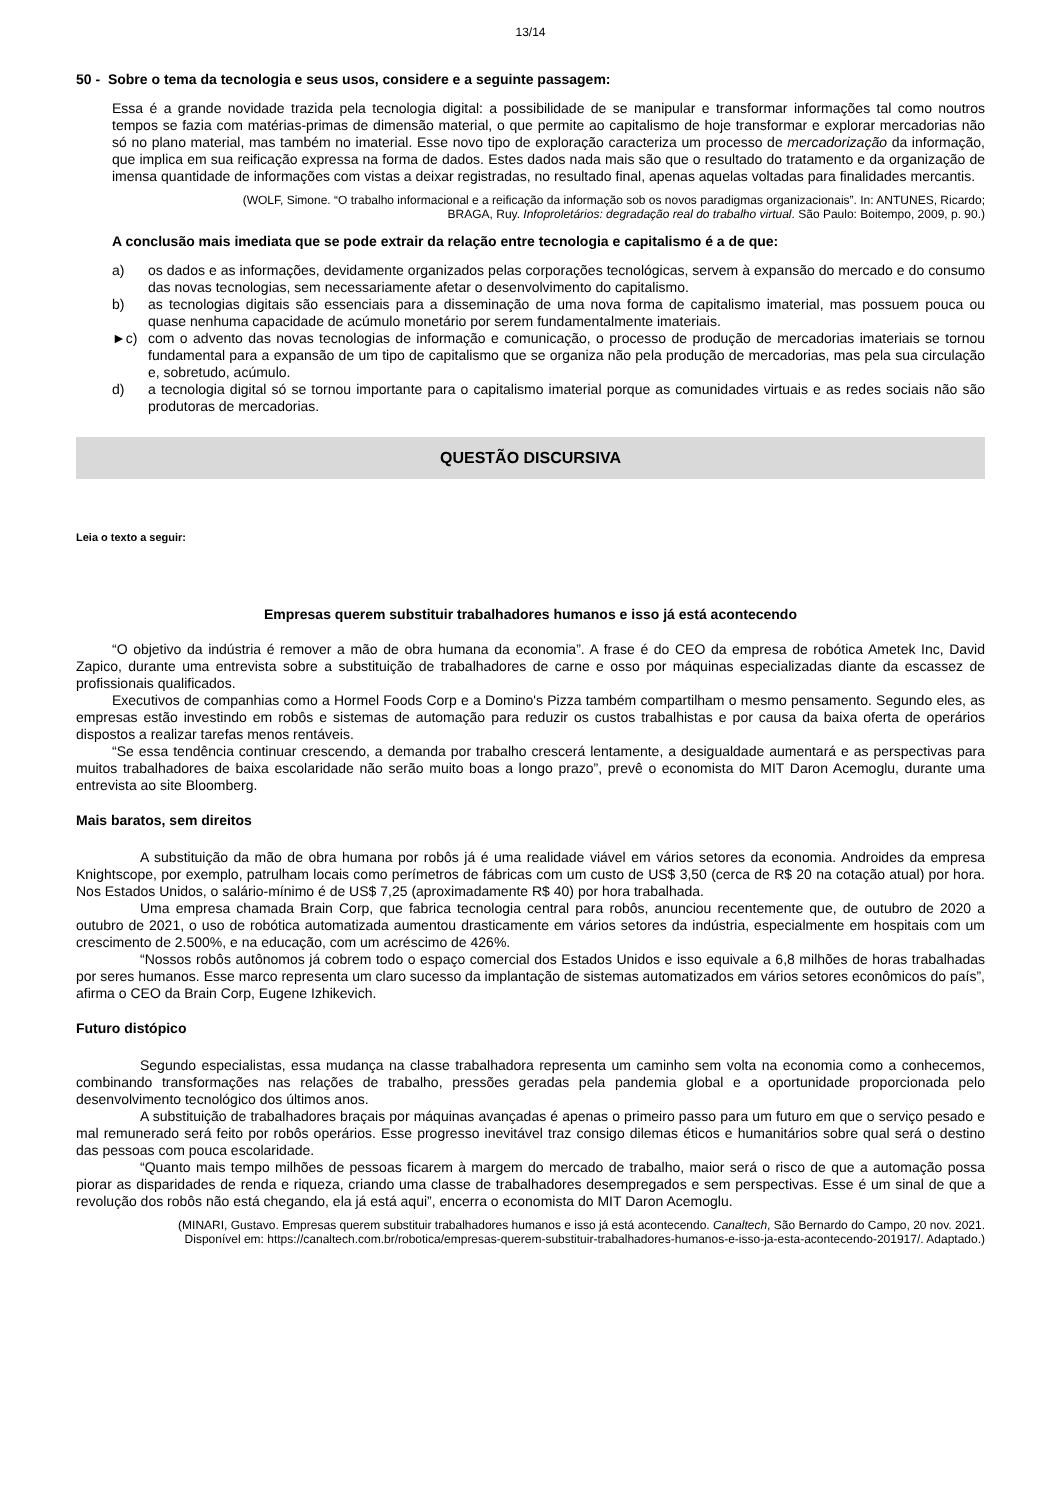13/14
50 - Sobre o tema da tecnologia e seus usos, considere e a seguinte passagem:
Essa é a grande novidade trazida pela tecnologia digital: a possibilidade de se manipular e transformar informações tal como noutros tempos se fazia com matérias-primas de dimensão material, o que permite ao capitalismo de hoje transformar e explorar mercadorias não só no plano material, mas também no imaterial. Esse novo tipo de exploração caracteriza um processo de mercadorização da informação, que implica em sua reificação expressa na forma de dados. Estes dados nada mais são que o resultado do tratamento e da organização de imensa quantidade de informações com vistas a deixar registradas, no resultado final, apenas aquelas voltadas para finalidades mercantis.
(WOLF, Simone. “O trabalho informacional e a reificação da informação sob os novos paradigmas organizacionais”. In: ANTUNES, Ricardo;
BRAGA, Ruy. Infoproletários: degradação real do trabalho virtual. São Paulo: Boitempo, 2009, p. 90.)
A conclusão mais imediata que se pode extrair da relação entre tecnologia e capitalismo é a de que:
a) os dados e as informações, devidamente organizados pelas corporações tecnológicas, servem à expansão do mercado e do consumo das novas tecnologias, sem necessariamente afetar o desenvolvimento do capitalismo.
b) as tecnologias digitais são essenciais para a disseminação de uma nova forma de capitalismo imaterial, mas possuem pouca ou quase nenhuma capacidade de acúmulo monetário por serem fundamentalmente imateriais.
►c) com o advento das novas tecnologias de informação e comunicação, o processo de produção de mercadorias imateriais se tornou fundamental para a expansão de um tipo de capitalismo que se organiza não pela produção de mercadorias, mas pela sua circulação e, sobretudo, acúmulo.
d) a tecnologia digital só se tornou importante para o capitalismo imaterial porque as comunidades virtuais e as redes sociais não são produtoras de mercadorias.
QUESTÃO DISCURSIVA
Leia o texto a seguir:
Empresas querem substituir trabalhadores humanos e isso já está acontecendo
“O objetivo da indústria é remover a mão de obra humana da economia”. A frase é do CEO da empresa de robótica Ametek Inc, David Zapico, durante uma entrevista sobre a substituição de trabalhadores de carne e osso por máquinas especializadas diante da escassez de profissionais qualificados.
Executivos de companhias como a Hormel Foods Corp e a Domino's Pizza também compartilham o mesmo pensamento. Segundo eles, as empresas estão investindo em robôs e sistemas de automação para reduzir os custos trabalhistas e por causa da baixa oferta de operários dispostos a realizar tarefas menos rentáveis.
“Se essa tendência continuar crescendo, a demanda por trabalho crescerá lentamente, a desigualdade aumentará e as perspectivas para muitos trabalhadores de baixa escolaridade não serão muito boas a longo prazo”, prevê o economista do MIT Daron Acemoglu, durante uma entrevista ao site Bloomberg.
Mais baratos, sem direitos
A substituição da mão de obra humana por robôs já é uma realidade viável em vários setores da economia. Androides da empresa Knightscope, por exemplo, patrulham locais como perímetros de fábricas com um custo de US$ 3,50 (cerca de R$ 20 na cotação atual) por hora. Nos Estados Unidos, o salário-mínimo é de US$ 7,25 (aproximadamente R$ 40) por hora trabalhada.
Uma empresa chamada Brain Corp, que fabrica tecnologia central para robôs, anunciou recentemente que, de outubro de 2020 a outubro de 2021, o uso de robótica automatizada aumentou drasticamente em vários setores da indústria, especialmente em hospitais com um crescimento de 2.500%, e na educação, com um acréscimo de 426%.
“Nossos robôs autônomos já cobrem todo o espaço comercial dos Estados Unidos e isso equivale a 6,8 milhões de horas trabalhadas por seres humanos. Esse marco representa um claro sucesso da implantação de sistemas automatizados em vários setores econômicos do país”, afirma o CEO da Brain Corp, Eugene Izhikevich.
Futuro distópico
Segundo especialistas, essa mudança na classe trabalhadora representa um caminho sem volta na economia como a conhecemos, combinando transformações nas relações de trabalho, pressões geradas pela pandemia global e a oportunidade proporcionada pelo desenvolvimento tecnológico dos últimos anos.
A substituição de trabalhadores braçais por máquinas avançadas é apenas o primeiro passo para um futuro em que o serviço pesado e mal remunerado será feito por robôs operários. Esse progresso inevitável traz consigo dilemas éticos e humanitários sobre qual será o destino das pessoas com pouca escolaridade.
“Quanto mais tempo milhões de pessoas ficarem à margem do mercado de trabalho, maior será o risco de que a automação possa piorar as disparidades de renda e riqueza, criando uma classe de trabalhadores desempregados e sem perspectivas. Esse é um sinal de que a revolução dos robôs não está chegando, ela já está aqui”, encerra o economista do MIT Daron Acemoglu.
(MINARI, Gustavo. Empresas querem substituir trabalhadores humanos e isso já está acontecendo. Canaltech, São Bernardo do Campo, 20 nov. 2021.
Disponível em: https://canaltech.com.br/robotica/empresas-querem-substituir-trabalhadores-humanos-e-isso-ja-esta-acontecendo-201917/. Adaptado.)